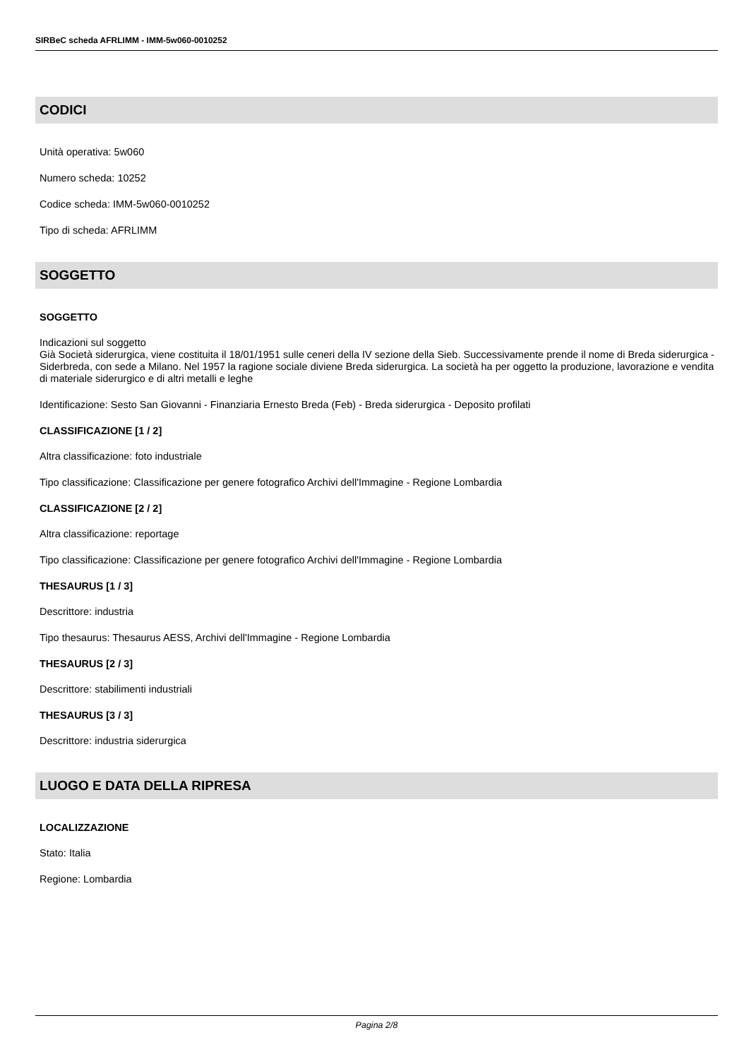SIRBeC scheda AFRLIMM - IMM-5w060-0010252
CODICI
Unità operativa: 5w060
Numero scheda: 10252
Codice scheda: IMM-5w060-0010252
Tipo di scheda: AFRLIMM
SOGGETTO
SOGGETTO
Indicazioni sul soggetto
Già Società siderurgica, viene costituita il 18/01/1951 sulle ceneri della IV sezione della Sieb. Successivamente prende il nome di Breda siderurgica - Siderbreda, con sede a Milano. Nel 1957 la ragione sociale diviene Breda siderurgica. La società ha per oggetto la produzione, lavorazione e vendita di materiale siderurgico e di altri metalli e leghe
Identificazione: Sesto San Giovanni - Finanziaria Ernesto Breda (Feb) - Breda siderurgica - Deposito profilati
CLASSIFICAZIONE [1 / 2]
Altra classificazione: foto industriale
Tipo classificazione: Classificazione per genere fotografico Archivi dell'Immagine - Regione Lombardia
CLASSIFICAZIONE [2 / 2]
Altra classificazione: reportage
Tipo classificazione: Classificazione per genere fotografico Archivi dell'Immagine - Regione Lombardia
THESAURUS [1 / 3]
Descrittore: industria
Tipo thesaurus: Thesaurus AESS, Archivi dell'Immagine - Regione Lombardia
THESAURUS [2 / 3]
Descrittore: stabilimenti industriali
THESAURUS [3 / 3]
Descrittore: industria siderurgica
LUOGO E DATA DELLA RIPRESA
LOCALIZZAZIONE
Stato: Italia
Regione: Lombardia
Pagina 2/8